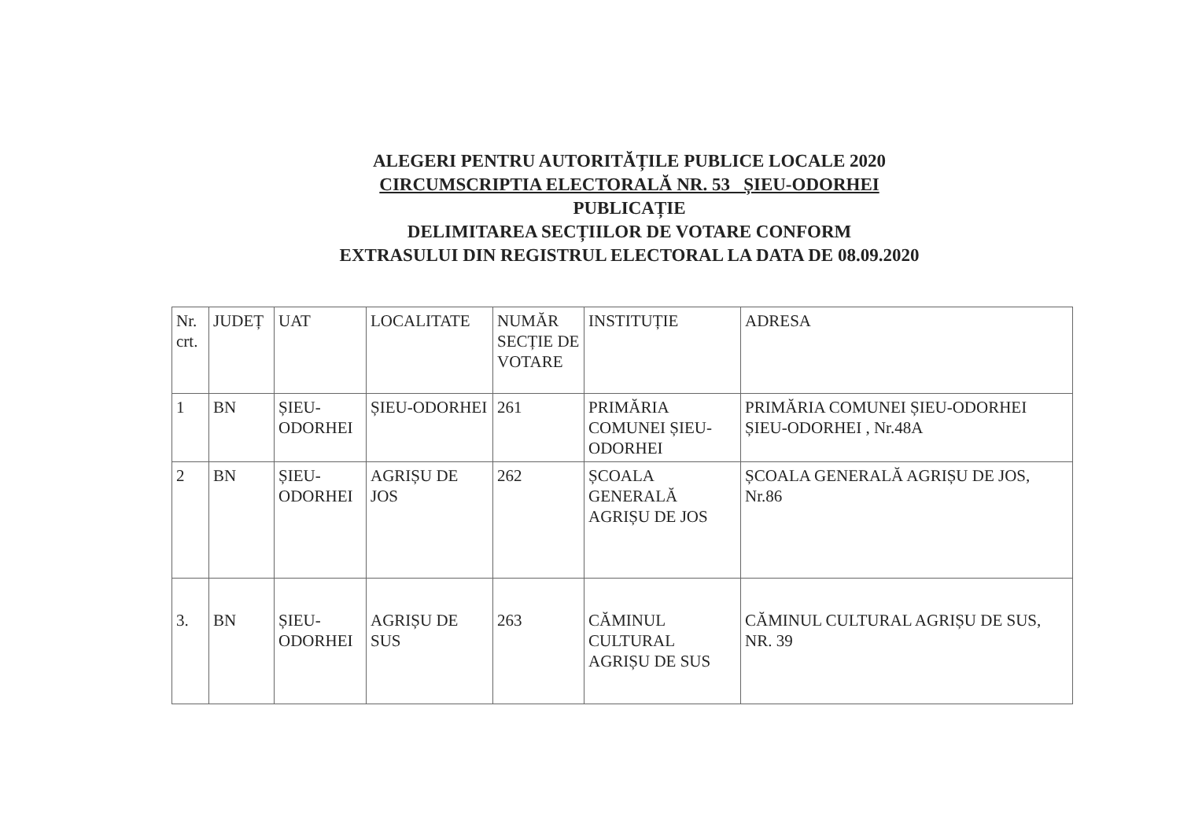ALEGERI PENTRU AUTORITĂȚILE PUBLICE LOCALE 2020
CIRCUMSCRIPTIA ELECTORALĂ NR. 53 ȘIEU-ODORHEI
PUBLICAȚIE
DELIMITAREA SECȚIILOR DE VOTARE CONFORM
EXTRASULUI DIN REGISTRUL ELECTORAL LA DATA DE 08.09.2020
| Nr. crt. | JUDEȚ | UAT | LOCALITATE | NUMĂR SECȚIE DE VOTARE | INSTITUȚIE | ADRESA |
| 1 | BN | ȘIEU-ODORHEI | ȘIEU-ODORHEI | 261 | PRIMĂRIA COMUNEI ȘIEU-ODORHEI | PRIMĂRIA COMUNEI ȘIEU-ODORHEI ȘIEU-ODORHEI , Nr.48A |
| 2 | BN | ȘIEU-ODORHEI | AGRIȘU DE JOS | 262 | ȘCOALA GENERALĂ AGRIȘU DE JOS | ȘCOALA GENERALĂ AGRIȘU DE JOS, Nr.86 |
| 3. | BN | ȘIEU-ODORHEI | AGRIȘU DE SUS | 263 | CĂMINUL CULTURAL AGRIȘU DE SUS | CĂMINUL CULTURAL AGRIȘU DE SUS, NR. 39 |